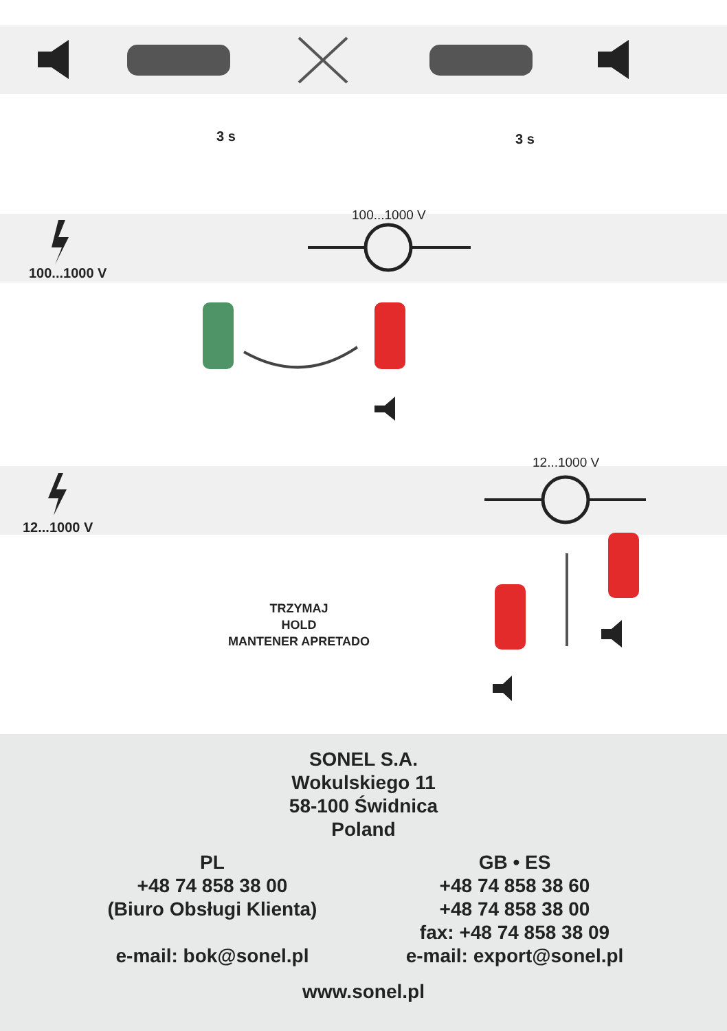3 s 3 s
100...1000 V
100...1000 V
12...1000 V
12...1000 V
TRZYMAJ
HOLD
MANTENER APRETADO
SONEL S.A.
Wokulskiego 11
58-100 Świdnica
Poland
PL
+48 74 858 38 00
(Biuro Obsługi Klienta)
e-mail: bok@sonel.pl
GB • ES
+48 74 858 38 60
+48 74 858 38 00
fax: +48 74 858 38 09
e-mail: export@sonel.pl
www.sonel.pl